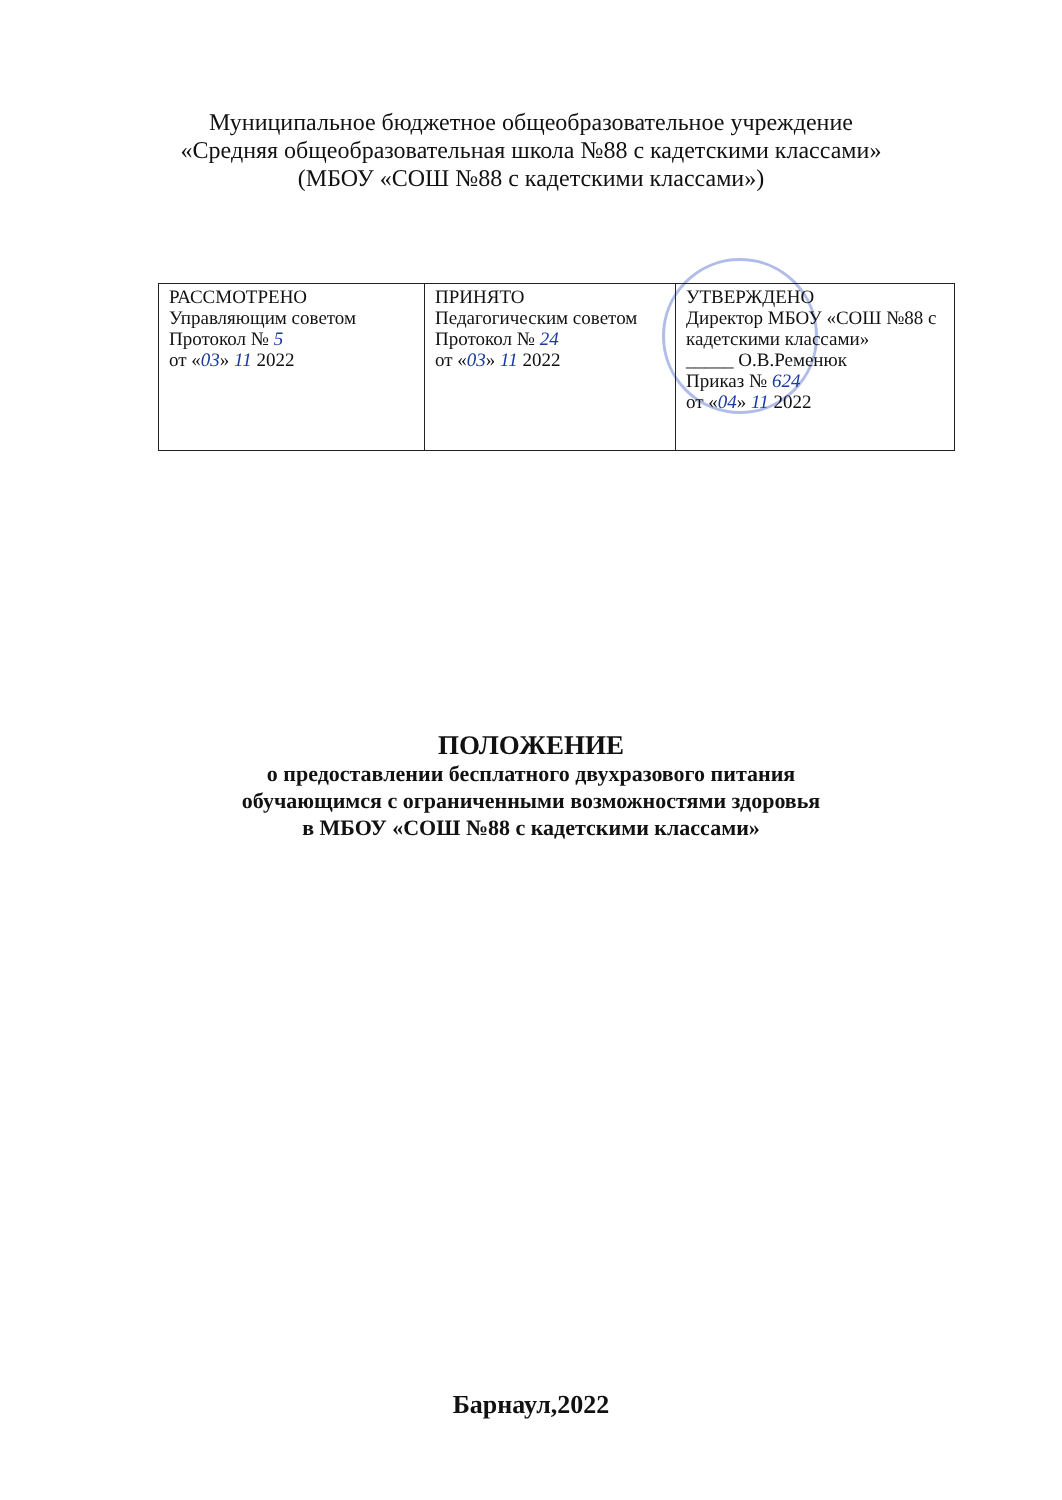Муниципальное бюджетное общеобразовательное учреждение
«Средняя общеобразовательная школа №88 с кадетскими классами»
(МБОУ «СОШ №88 с кадетскими классами»)
| РАССМОТРЕНО Управляющим советом Протокол № 5 от « 03 » 11 2022 | ПРИНЯТО Педагогическим советом Протокол № 24 от « 03 » 11 2022 | УТВЕРЖДЕНО Директор МБОУ «СОШ №88 с кадетскими классами» _____ О.В.Ременюк Приказ № 624 от « 04 » 11 2022 |
ПОЛОЖЕНИЕ
о предоставлении бесплатного двухразового питания
обучающимся с ограниченными возможностями здоровья
в МБОУ «СОШ №88 с кадетскими классами»
Барнаул,2022